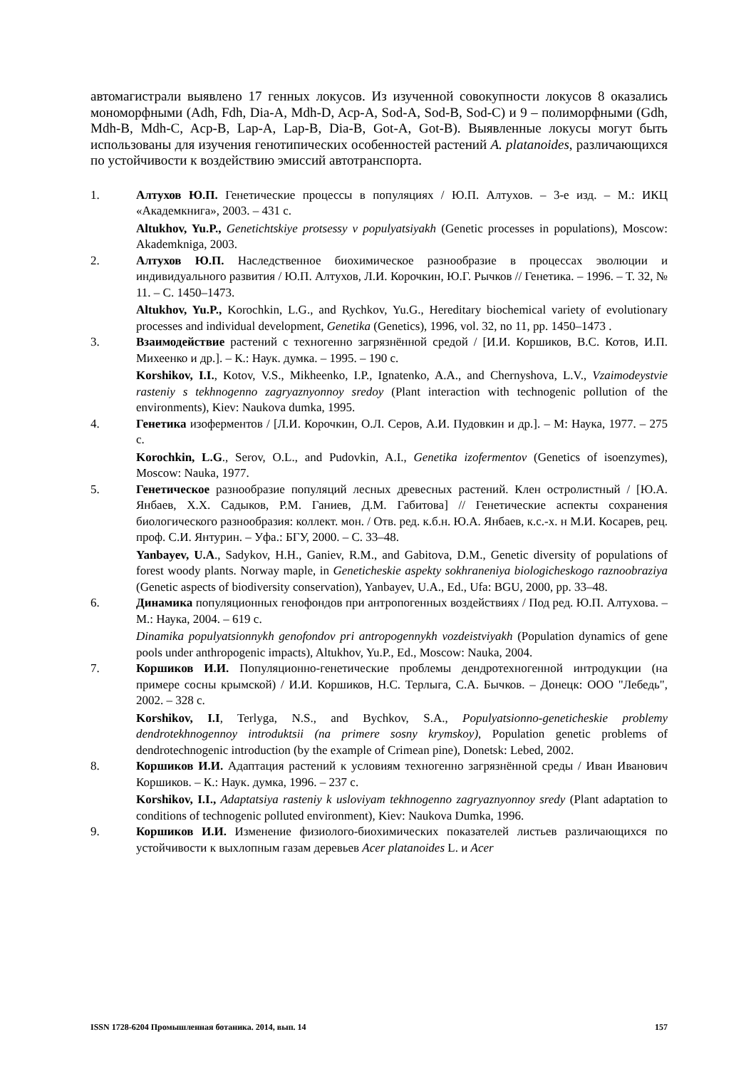автомагистрали выявлено 17 генных локусов. Из изученной совокупности локусов 8 оказались мономорфными (Adh, Fdh, Dia-A, Mdh-D, Acp-A, Sod-A, Sod-B, Sod-C) и 9 – полиморфными (Gdh, Mdh-B, Mdh-C, Acp-B, Lap-A, Lap-B, Dia-B, Got-A, Got-B). Выявленные локусы могут быть использованы для изучения генотипических особенностей растений A. platanoides, различающихся по устойчивости к воздействию эмиссий автотранспорта.
1. Алтухов Ю.П. Генетические процессы в популяциях / Ю.П. Алтухов. – 3-е изд. – М.: ИКЦ «Академкнига», 2003. – 431 с.
Altukhov, Yu.P., Genetichtskiye protsessy v populyatsiyakh (Genetic processes in populations), Moscow: Akademkniga, 2003.
2. Алтухов Ю.П. Наследственное биохимическое разнообразие в процессах эволюции и индивидуального развития / Ю.П. Алтухов, Л.И. Корочкин, Ю.Г. Рычков // Генетика. – 1996. – Т. 32, № 11. – С. 1450–1473.
Altukhov, Yu.P., Korochkin, L.G., and Rychkov, Yu.G., Hereditary biochemical variety of evolutionary processes and individual development, Genetika (Genetics), 1996, vol. 32, no 11, pp. 1450–1473 .
3. Взаимодействие растений с техногенно загрязнённой средой / [И.И. Коршиков, В.С. Котов, И.П. Михеенко и др.]. – К.: Наук. думка. – 1995. – 190 с.
Korshikov, I.I., Kotov, V.S., Mikheenko, I.P., Ignatenko, A.A., and Chernyshova, L.V., Vzaimodeystvie rasteniy s tekhnogenno zagryaznyonnoy sredoy (Plant interaction with technogenic pollution of the environments), Kiev: Naukova dumka, 1995.
4. Генетика изоферментов / [Л.И. Корочкин, О.Л. Серов, А.И. Пудовкин и др.]. – М: Наука, 1977. – 275 с.
Korochkin, L.G., Serov, O.L., and Pudovkin, A.I., Genetika izofermentov (Genetics of isoenzymes), Moscow: Nauka, 1977.
5. Генетическое разнообразие популяций лесных древесных растений. Клен остролистный / [Ю.А. Янбаев, Х.Х. Садыков, Р.М. Ганиев, Д.М. Габитова] // Генетические аспекты сохранения биологического разнообразия: коллект. мон. / Отв. ред. к.б.н. Ю.А. Янбаев, к.с.-х. н М.И. Косарев, рец. проф. С.И. Янтурин. – Уфа.: БГУ, 2000. – С. 33–48.
Yanbayev, U.A., Sadykov, H.H., Ganiev, R.M., and Gabitova, D.M., Genetic diversity of populations of forest woody plants. Norway maple, in Geneticheskie aspekty sokhraneniya biologicheskogo raznoobraziya (Genetic aspects of biodiversity conservation), Yanbayev, U.A., Ed., Ufa: BGU, 2000, pp. 33–48.
6. Динамика популяционных генофондов при антропогенных воздействиях / Под ред. Ю.П. Алтухова. – М.: Наука, 2004. – 619 с.
Dinamika populyatsionnykh genofondov pri antropogennykh vozdeistviyakh (Population dynamics of gene pools under anthropogenic impacts), Altukhov, Yu.P., Ed., Moscow: Nauka, 2004.
7. Коршиков И.И. Популяционно-генетические проблемы дендротехногенной интродукции (на примере сосны крымской) / И.И. Коршиков, Н.С. Терлыга, С.А. Бычков. – Донецк: ООО "Лебедь", 2002. – 328 с.
Korshikov, I.I, Terlyga, N.S., and Bychkov, S.A., Populyatsionno-geneticheskie problemy dendrotekhnogennoy introduktsii (na primere sosny krymskoy), Population genetic problems of dendrotechnogenic introduction (by the example of Crimean pine), Donetsk: Lebed, 2002.
8. Коршиков И.И. Адаптация растений к условиям техногенно загрязнённой среды / Иван Иванович Коршиков. – К.: Наук. думка, 1996. – 237 с.
Korshikov, I.I., Adaptatsiya rasteniy k usloviyam tekhnogenno zagryaznyonnoy sredy (Plant adaptation to conditions of technogenic polluted environment), Kiev: Naukova Dumka, 1996.
9. Коршиков И.И. Изменение физиолого-биохимических показателей листьев различающихся по устойчивости к выхлопным газам деревьев Acer platanoides L. и Acer
ISSN 1728-6204 Промышленная ботаника. 2014, вып. 14 157